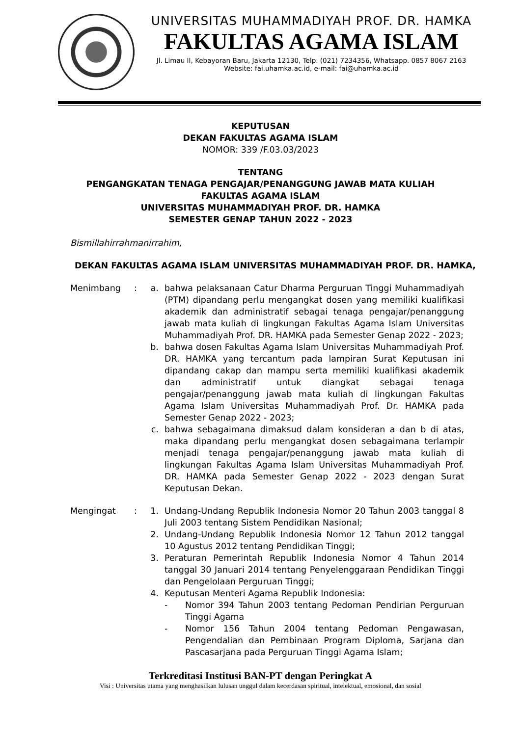UNIVERSITAS MUHAMMADIYAH PROF. DR. HAMKA
FAKULTAS AGAMA ISLAM
Jl. Limau II, Kebayoran Baru, Jakarta 12130, Telp. (021) 7234356, Whatsapp. 0857 8067 2163
Website: fai.uhamka.ac.id, e-mail: fai@uhamka.ac.id
KEPUTUSAN
DEKAN FAKULTAS AGAMA ISLAM
NOMOR: 339 /F.03.03/2023
TENTANG
PENGANGKATAN TENAGA PENGAJAR/PENANGGUNG JAWAB MATA KULIAH
FAKULTAS AGAMA ISLAM
UNIVERSITAS MUHAMMADIYAH PROF. DR. HAMKA
SEMESTER GENAP TAHUN 2022 - 2023
Bismillahirrahmanirrahim,
DEKAN FAKULTAS AGAMA ISLAM UNIVERSITAS MUHAMMADIYAH PROF. DR. HAMKA,
Menimbang : a. bahwa pelaksanaan Catur Dharma Perguruan Tinggi Muhammadiyah (PTM) dipandang perlu mengangkat dosen yang memiliki kualifikasi akademik dan administratif sebagai tenaga pengajar/penanggung jawab mata kuliah di lingkungan Fakultas Agama Islam Universitas Muhammadiyah Prof. DR. HAMKA pada Semester Genap 2022 - 2023;
b. bahwa dosen Fakultas Agama Islam Universitas Muhammadiyah Prof. DR. HAMKA yang tercantum pada lampiran Surat Keputusan ini dipandang cakap dan mampu serta memiliki kualifikasi akademik dan administratif untuk diangkat sebagai tenaga pengajar/penanggung jawab mata kuliah di lingkungan Fakultas Agama Islam Universitas Muhammadiyah Prof. Dr. HAMKA pada Semester Genap 2022 - 2023;
c. bahwa sebagaimana dimaksud dalam konsideran a dan b di atas, maka dipandang perlu mengangkat dosen sebagaimana terlampir menjadi tenaga pengajar/penanggung jawab mata kuliah di lingkungan Fakultas Agama Islam Universitas Muhammadiyah Prof. DR. HAMKA pada Semester Genap 2022 - 2023 dengan Surat Keputusan Dekan.
Mengingat : 1. Undang-Undang Republik Indonesia Nomor 20 Tahun 2003 tanggal 8 Juli 2003 tentang Sistem Pendidikan Nasional;
2. Undang-Undang Republik Indonesia Nomor 12 Tahun 2012 tanggal 10 Agustus 2012 tentang Pendidikan Tinggi;
3. Peraturan Pemerintah Republik Indonesia Nomor 4 Tahun 2014 tanggal 30 Januari 2014 tentang Penyelenggaraan Pendidikan Tinggi dan Pengelolaan Perguruan Tinggi;
4. Keputusan Menteri Agama Republik Indonesia:
- Nomor 394 Tahun 2003 tentang Pedoman Pendirian Perguruan Tinggi Agama
- Nomor 156 Tahun 2004 tentang Pedoman Pengawasan, Pengendalian dan Pembinaan Program Diploma, Sarjana dan Pascasarjana pada Perguruan Tinggi Agama Islam;
Terkreditasi Institusi BAN-PT dengan Peringkat A
Visi : Universitas utama yang menghasilkan lulusan unggul dalam kecerdasan spiritual, intelektual, emosional, dan sosial